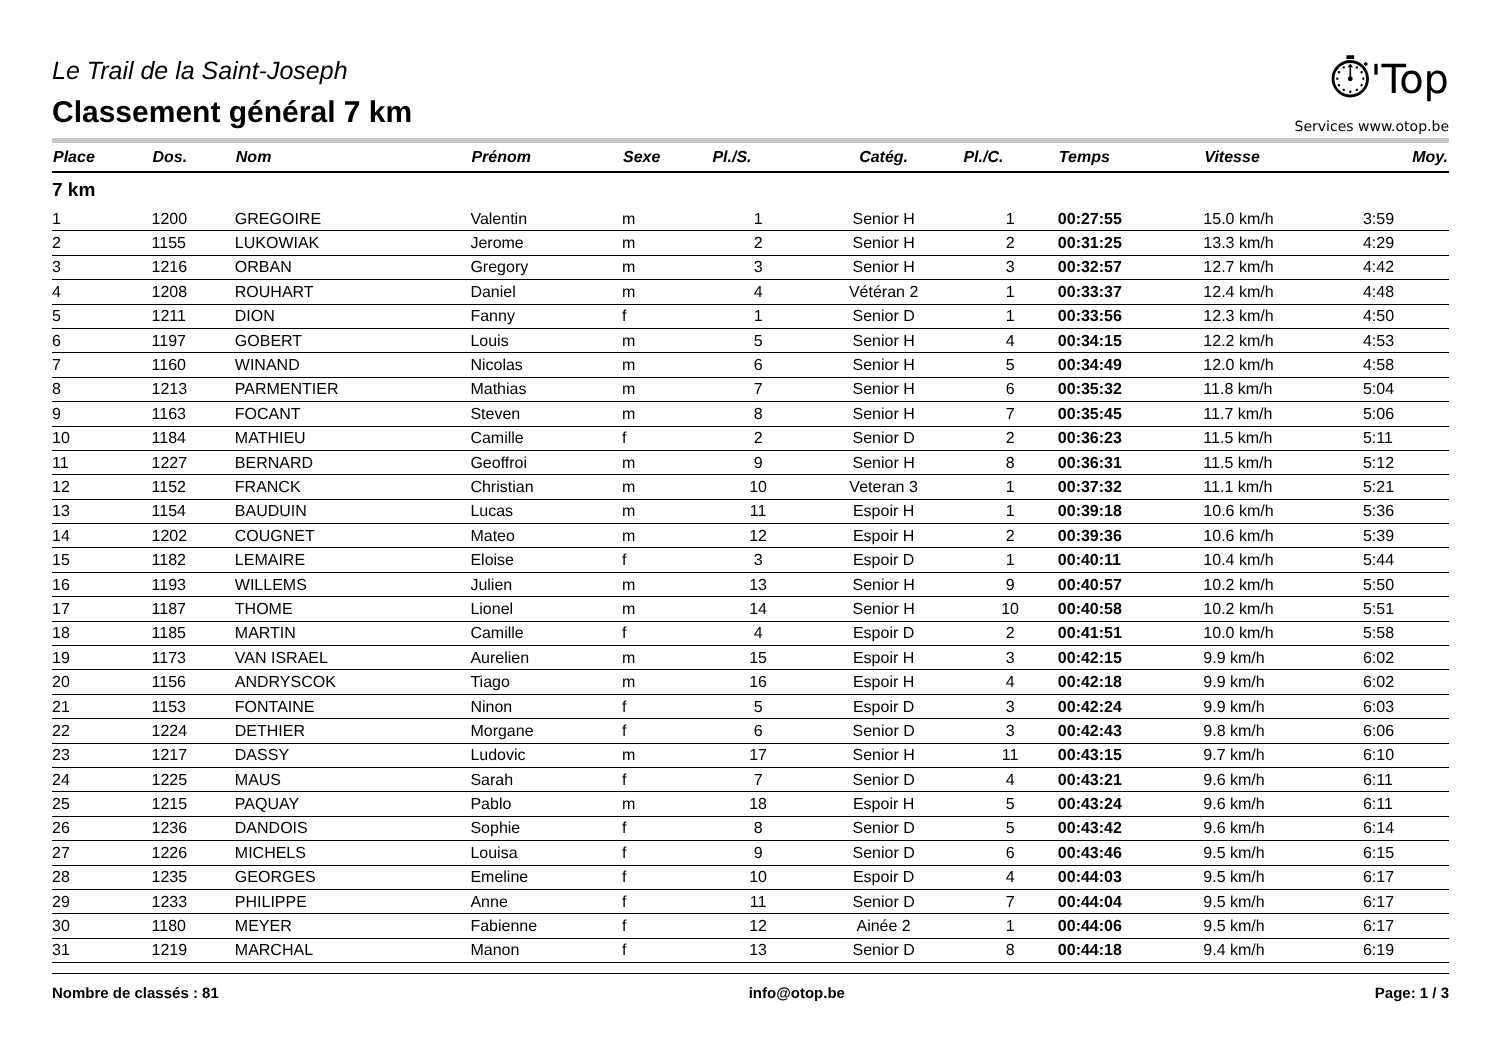Le Trail de la Saint-Joseph
Classement général 7 km
⏱'Top
Services www.otop.be
| Place | Dos. | Nom | Prénom | Sexe | Pl./S. | Catég. | Pl./C. | Temps | Vitesse | Moy. |
| --- | --- | --- | --- | --- | --- | --- | --- | --- | --- | --- |
| 7 km | | | | | | | | | | |
| 1 | 1200 | GREGOIRE | Valentin | m | 1 | Senior H | 1 | 00:27:55 | 15.0 km/h | 3:59 |
| 2 | 1155 | LUKOWIAK | Jerome | m | 2 | Senior H | 2 | 00:31:25 | 13.3 km/h | 4:29 |
| 3 | 1216 | ORBAN | Gregory | m | 3 | Senior H | 3 | 00:32:57 | 12.7 km/h | 4:42 |
| 4 | 1208 | ROUHART | Daniel | m | 4 | Vétéran 2 | 1 | 00:33:37 | 12.4 km/h | 4:48 |
| 5 | 1211 | DION | Fanny | f | 1 | Senior D | 1 | 00:33:56 | 12.3 km/h | 4:50 |
| 6 | 1197 | GOBERT | Louis | m | 5 | Senior H | 4 | 00:34:15 | 12.2 km/h | 4:53 |
| 7 | 1160 | WINAND | Nicolas | m | 6 | Senior H | 5 | 00:34:49 | 12.0 km/h | 4:58 |
| 8 | 1213 | PARMENTIER | Mathias | m | 7 | Senior H | 6 | 00:35:32 | 11.8 km/h | 5:04 |
| 9 | 1163 | FOCANT | Steven | m | 8 | Senior H | 7 | 00:35:45 | 11.7 km/h | 5:06 |
| 10 | 1184 | MATHIEU | Camille | f | 2 | Senior D | 2 | 00:36:23 | 11.5 km/h | 5:11 |
| 11 | 1227 | BERNARD | Geoffroi | m | 9 | Senior H | 8 | 00:36:31 | 11.5 km/h | 5:12 |
| 12 | 1152 | FRANCK | Christian | m | 10 | Veteran 3 | 1 | 00:37:32 | 11.1 km/h | 5:21 |
| 13 | 1154 | BAUDUIN | Lucas | m | 11 | Espoir H | 1 | 00:39:18 | 10.6 km/h | 5:36 |
| 14 | 1202 | COUGNET | Mateo | m | 12 | Espoir H | 2 | 00:39:36 | 10.6 km/h | 5:39 |
| 15 | 1182 | LEMAIRE | Eloise | f | 3 | Espoir D | 1 | 00:40:11 | 10.4 km/h | 5:44 |
| 16 | 1193 | WILLEMS | Julien | m | 13 | Senior H | 9 | 00:40:57 | 10.2 km/h | 5:50 |
| 17 | 1187 | THOME | Lionel | m | 14 | Senior H | 10 | 00:40:58 | 10.2 km/h | 5:51 |
| 18 | 1185 | MARTIN | Camille | f | 4 | Espoir D | 2 | 00:41:51 | 10.0 km/h | 5:58 |
| 19 | 1173 | VAN ISRAEL | Aurelien | m | 15 | Espoir H | 3 | 00:42:15 | 9.9 km/h | 6:02 |
| 20 | 1156 | ANDRYSCOK | Tiago | m | 16 | Espoir H | 4 | 00:42:18 | 9.9 km/h | 6:02 |
| 21 | 1153 | FONTAINE | Ninon | f | 5 | Espoir D | 3 | 00:42:24 | 9.9 km/h | 6:03 |
| 22 | 1224 | DETHIER | Morgane | f | 6 | Senior D | 3 | 00:42:43 | 9.8 km/h | 6:06 |
| 23 | 1217 | DASSY | Ludovic | m | 17 | Senior H | 11 | 00:43:15 | 9.7 km/h | 6:10 |
| 24 | 1225 | MAUS | Sarah | f | 7 | Senior D | 4 | 00:43:21 | 9.6 km/h | 6:11 |
| 25 | 1215 | PAQUAY | Pablo | m | 18 | Espoir H | 5 | 00:43:24 | 9.6 km/h | 6:11 |
| 26 | 1236 | DANDOIS | Sophie | f | 8 | Senior D | 5 | 00:43:42 | 9.6 km/h | 6:14 |
| 27 | 1226 | MICHELS | Louisa | f | 9 | Senior D | 6 | 00:43:46 | 9.5 km/h | 6:15 |
| 28 | 1235 | GEORGES | Emeline | f | 10 | Espoir D | 4 | 00:44:03 | 9.5 km/h | 6:17 |
| 29 | 1233 | PHILIPPE | Anne | f | 11 | Senior D | 7 | 00:44:04 | 9.5 km/h | 6:17 |
| 30 | 1180 | MEYER | Fabienne | f | 12 | Ainée 2 | 1 | 00:44:06 | 9.5 km/h | 6:17 |
| 31 | 1219 | MARCHAL | Manon | f | 13 | Senior D | 8 | 00:44:18 | 9.4 km/h | 6:19 |
Nombre de classés : 81 info@otop.be Page: 1 / 3